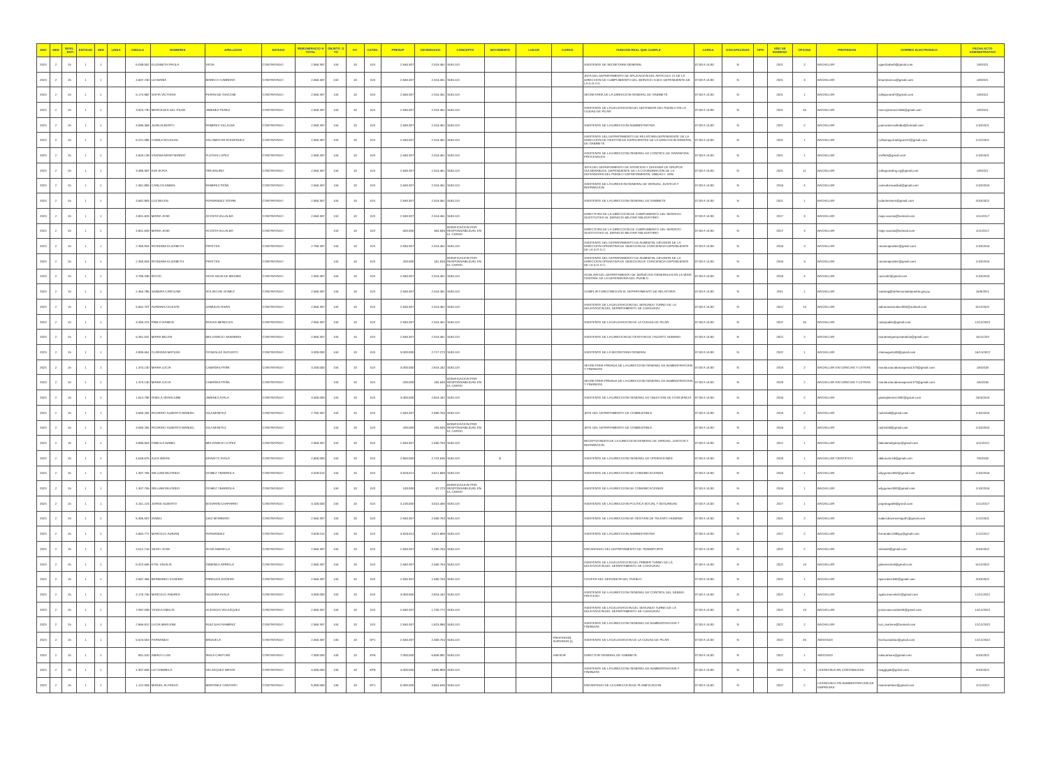| ANO | MES | NIVEL _ENTI | ENTIDAD | OEE | LINEA | CEDULA | NOMBRES | APELLIDOS | ESTADO | REMUNERACIO N TOTAL | OBJETO_G TO | F.F. | CATEG | PRESUP | DEVENGADO | CONCEPTO | MOVIMIENTO | LUGAR | CARGO | FUNCION REAL QUE CUMPLE | CARGA | DISCAPACIDAD | TIPO | AÑO DE INGRESO | OFICINA | PROFESION | CORREO ELECTRONICO | FECHA ACTO ADMINISTRATIVO |
| --- | --- | --- | --- | --- | --- | --- | --- | --- | --- | --- | --- | --- | --- | --- | --- | --- | --- | --- | --- | --- | --- | --- | --- | --- | --- | --- | --- | --- |
| 2023 | 2 | 15 | 1 | 1 | | 6.039.002 | ELIZABETH PAOLA | VEGA | CONTRATADO | 2.550.307 | 144 | 10 | XJ3 | 2.550.307 | 2.318.461 | SUELDO | | | | ASISTENTE DE SECRETARIA GENERAL | 07:00 A 14:00 | N | | 2021 | 2 | BACHILLER | vgaelizabeth@gmail.com | 1/9/2021 |
| 2023 | 2 | 15 | 1 | 1 | | 4.607.230 | LIZ MARIA | MARECO CABRERA | CONTRATADO | 2.550.307 | 144 | 10 | XJ3 | 2.550.307 | 2.318.461 | SUELDO | | | | JEFA DEL DEPARTAMENTO DE APLICACIÓN DEL ARTICULO 21 DE LA DIRECCION DE CUMPLIMIENTO DEL SERVICIO S.M.O DEPENDIENTE DE LA D.G.O.C | 07:00 A 14:00 | N | | 2021 | 3 | BACHILLER | limarimareco@gmail.com | 1/9/2021 |
| 2023 | 2 | 15 | 1 | 1 | | 5.174.992 | SOFIA VICTORIA | PERAN DE GIACOMI | CONTRATADO | 2.550.307 | 144 | 10 | XJ3 | 2.550.307 | 2.318.461 | SUELDO | | | | SECRETARIA DE LA DIREECION GENERAL DE GABINETE | 07:00 A 14:00 | N | | 2021 | 1 | BACHILLER | sofiaperan07@gmail.com | 1/9/2021 |
| 2023 | 2 | 15 | 1 | 1 | | 3.923.730 | MERCEDES DEL PILAR | JIMENEZ PEREZ | CONTRATADO | 2.550.307 | 144 | 10 | XJ3 | 2.550.307 | 2.318.461 | SUELDO | | | | ASISTENTE DE LA DELEGACION DEL DEFENSOR DEL PUEBLO EN LA CIUDAD DE PILAR | 07:00 A 14:00 | N | | 2021 | 26 | BACHILLER | mercejimenez1984@gmail.com | 1/9/2021 |
| 2023 | 2 | 15 | 1 | 1 | | 4.696.368 | JUAN ALBERTO | RAMIREZ VILLALBA | CONTRATADO | 2.550.307 | 144 | 10 | XJ3 | 2.550.307 | 2.318.461 | SUELDO | | | | ASISTENTE DE LA DIRECCION ADMINISTRATIVA | 07:00 A 14:00 | N | | 2021 | 2 | BACHILLER | juanramirezvillalba@hotmail.com | 1/10/2021 |
| 2023 | 2 | 15 | 1 | 1 | | 5.221.096 | CAMILA SOLEDAD | VILLAMAYOR RODRIGUEZ | CONTRATADO | 2.550.307 | 144 | 10 | XJ3 | 2.550.307 | 2.318.461 | SUELDO | | | | ASISTENTE DEL DEPARTAMENTO DE RELATORIA DEPENDIENTE DE LA DIRECCION DE GESTION DE EXPEDIENTES DE LA DIRECCION GENERAL DE GABINETE | 07:00 A 14:00 | N | | 2021 | 1 | BACHILLER | cvillamayorrodriguez01@gmail.com | 1/12/2021 |
| 2023 | 2 | 15 | 1 | 1 | | 4.604.139 | VIVIANA MONTSERRAT | FLEITAS LOPEZ | CONTRATADO | 2.550.307 | 144 | 10 | XJ3 | 2.550.307 | 2.318.461 | SUELDO | | | | ASISTENTE DE LA DIRECCION GENERAL DE CONTROL DE GARANTIAS PROCESALES | 07:00 A 14:00 | N | | 2021 | 1 | BACHILLER | viviflei5@gmail.com | 1/10/2021 |
| 2023 | 2 | 15 | 1 | 1 | | 3.390.597 | EVA SOFIA | GROSSLING | CONTRATADO | 2.550.307 | 144 | 10 | XJ3 | 2.550.307 | 2.318.461 | SUELDO | | | | JEFA DEL DEPARTAMENTO DE ATENCION Y DEFENSA DE GRUPOS VULNERABLES, DEPENDIENTE DE LA COORDINACION DE LA DEFENSORIA DEL PUEBLO DEPARTAMENTAL UNIDAD I- SAN | 07:00 A 14:00 | N | | 2021 | 11 | BACHILLER | sofiagrossling.sg@gmail.com | 1/9/2021 |
| 2023 | 2 | 15 | 1 | 1 | | 2.481.993 | CARLOS ANIBAL | RAMIREZ PEÑA | CONTRATADO | 2.550.307 | 144 | 10 | XJ3 | 2.550.307 | 2.318.461 | SUELDO | | | | ASISTENTE DE LA DIRECION GENERAL DE VERDAD, JUSTICIA Y REPARACION | 07:00 A 14:00 | N | | 2018 | 4 | BACHILLER | consultoriaanibal@gmail.com | 1/10/2018 |
| 2023 | 2 | 15 | 1 | 1 | | 4.682.903 | LUZ BELEN | FERNANDEZ STERN | CONTRATADO | 2.550.307 | 144 | 10 | XJ3 | 2.550.307 | 2.318.461 | SUELDO | | | | ASISTENTE DE LA DIRECCION GENERAL DE GABINETE | 07:00 A 14:00 | N | | 2021 | 1 | BACHILLER | luzbelenstern@gmail.com | 4/10/2022 |
| 2023 | 2 | 15 | 1 | 1 | | 4.901.829 | MARIA JOSE | ACOSTA VILLALBA | CONTRATADO | 2.550.307 | 144 | 10 | XJ3 | 2.550.307 | 2.318.461 | SUELDO | | | | DIRECTORA DE LA DIRECCION DE CUMPLIMIENTO DEL SERVICIO SUSTITUTIVO AL SERVICIO MILITAR OBLIGATORIO | 07:00 A 14:00 | N | | 2017 | 3 | BACHILLER | majo-acosta@hotmail.com | 1/11/2017 |
| 2023 | 2 | 15 | 1 | 1 | | 4.901.829 | MARIA JOSE | ACOSTA VILLALBA | CONTRATADO | | 144 | 10 | XJ3 | 500.000 | 454.545 | BONIFICACION POR RESPONSABILIDAD EN EL CARGO | | | | DIRECTORA DE LA DIRECCION DE CUMPLIMIENTO DEL SERVICIO SUSTITUTIVO AL SERVICIO MILITAR OBLIGATORIO | 07:00 A 14:00 | N | | 2017 | 3 | BACHILLER | majo-acosta@hotmail.com | 1/11/2017 |
| 2023 | 2 | 15 | 1 | 1 | | 2.350.934 | ROSSANA ELIZABETH | PRATTES | CONTRATADO | 2.750.307 | 144 | 10 | XJ3 | 2.550.307 | 2.318.461 | SUELDO | | | | ASISTENTE DEL DEPARTAMENTO DE ADMISION, DIFUSION DE LA DIRECCION OPERATIVA DE OBJECION DE CONCIENCIA DEPENDIENTE DE LA D.G.O.C | 07:00 A 14:00 | N | | 2018 | 3 | BACHILLER | rosannaprattes@gmail.com | 1/10/2018 |
| 2023 | 2 | 15 | 1 | 1 | | 2.350.934 | ROSSANA ELIZABETH | PRATTES | CONTRATADO | | 144 | 10 | XJ3 | 200.000 | 181.818 | BONIFICACION POR RESPONSABILIDAD EN EL CARGO | | | | ASISTENTE DEL DEPARTAMENTO DE ADMISION, DIFUSION DE LA DIRECCION OPERATIVA DE OBJECION DE CONCIENCIA DEPENDIENTE DE LA D.G.O.C | 07:00 A 14:00 | N | | 2018 | 3 | BACHILLER | rosannaprattes@gmail.com | 1/10/2018 |
| 2023 | 2 | 15 | 1 | 1 | | 3.795.338 | ROCIO | VEGA SILVA DE MEDINA | CONTRATADO | 2.550.307 | 144 | 10 | XJ5 | 2.550.307 | 2.318.461 | SUELDO | | | | AUXILIAR DEL DEPARTAMENTO DE SERVICIOS GENERALES EN LA SEDE CENTRAL DE LA DEFENSORIA DEL PUEBLO | 07:00 A 14:00 | N | | 2018 | 4 | BACHILLER | rocive82@gmail.com | 1/10/2018 |
| 2023 | 2 | 15 | 1 | 1 | | 2.364.786 | SANDRA CAROLINA | SOLAECHE GOMEZ | CONTRATADO | 2.550.307 | 144 | 10 | XJ3 | 2.550.307 | 2.318.461 | SUELDO | | | | CUMPLIR FUNCIONES EN EL DEPARTAMENTO DE RELATORIA | 07:00 A 14:00 | N | | 2011 | 1 | BACHILLER | sandrag@defensoriadelpueblo.gov.py | 16/9/2011 |
| 2023 | 2 | 15 | 1 | 1 | | 5.552.707 | ADRIANA CELESTE | SAMUDIO RIVAS | CONTRATADO | 2.550.307 | 144 | 10 | XJ3 | 2.550.307 | 2.318.461 | SUELDO | | | | ASISTENTE DE LA DELEGACION DEL SEGUNDO TURNO DE LA DELEGACION DEL DEPARTAMENTO DE CAAGUAZU | 07:00 A 14:00 | N | | 2022 | 13 | BACHILLER | adrianasamudio1993@outlook.com | 6/12/2022 |
| 2023 | 2 | 15 | 1 | 1 | | 4.450.474 | PABLO RAMON | RODAS MENDOZA | CONTRATADO | 2.550.307 | 144 | 10 | XJ3 | 2.550.307 | 2.318.461 | SUELDO | | | | ASISTENTE DE LA DELEGACION DE LA CUIDAD DE PILAR | 07:00 A 14:00 | N | | 2022 | 26 | BACHILLER | rodaspablo@gmail.com | 12/12/2022 |
| 2023 | 2 | 15 | 1 | 1 | | 5.351.631 | MARIA BELEN | MELGAREJO SANABRIA | CONTRATADO | 2.550.307 | 144 | 10 | XJ3 | 2.550.307 | 2.318.461 | SUELDO | | | | ASISTENTE DE LA DIRECION DE GESTION DE TALENTO HUMANO | 07:00 A 14:00 | N | | 2022 | 2 | BACHILLER | mariamelgarejosanabria@gmail.com | 15/11/202 |
| 2023 | 2 | 15 | 1 | 1 | | 4.906.651 | CLARISSA MATILDE | GONZALEZ AUGUSTO | CONTRATADO | 3.000.000 | 144 | 10 | XJ3 | 3.000.000 | 2.727.273 | SUELDO | | | | ASISTENTE DE LA SECRETARIA GENERAL | 07:00 A 14:00 | N | | 2022 | 1 | BACHILLER | clariaugusto09@gmail.com | 16/11/2022 |
| 2023 | 2 | 15 | 1 | 1 | | 1.373.140 | MARIA LUCIA | CABAÑAS PEÑA | CONTRATADO | 3.200.000 | 144 | 10 | XJ3 | 3.000.000 | 2.918.182 | SUELDO | | | | SECRETARIA PRIVADA DE LA DIRECCION GENERAL DE ADMINISTRACION Y FINANZAS | 07:00 A 14:00 | N | | 2019 | 2 | BACHILLER EN CIENCIAS Y LETRAS | marialuciacabanaspena1373@gmail.com | 1/6/2019 |
| 2023 | 2 | 15 | 1 | 1 | | 1.373.140 | MARIA LUCIA | CABAÑAS PEÑA | CONTRATADO | | 144 | 10 | XJ3 | 200.000 | 194.545 | BONIFICACION POR RESPONSABILIDAD EN EL CARGO | | | | SECRETARIA PRIVADA DE LA DIRECCION GENERAL DE ADMINISTRACION Y FINANZAS | 07:00 A 14:00 | N | | 2019 | 2 | BACHILLER EN CIENCIAS Y LETRAS | marialuciacabanaspena1373@gmail.com | 1/6/2019 |
| 2023 | 2 | 15 | 1 | 1 | | 1.813.798 | GISELA GERALDINE | JIMENEZ AYALA | CONTRATADO | 3.000.000 | 144 | 10 | XJ3 | 3.000.000 | 2.918.182 | SUELDO | | | | ASISTENTE DE LA DIRECCION GENERAL DE OBLECION DE CONCIENCIA | 07:00 A 14:00 | N | | 2018 | 2 | BACHILLER | giselajimenez1982@gmail.com | 25/4/2018 |
| 2023 | 2 | 15 | 1 | 1 | | 3.650.284 | RODRIGO ALBERTO MANUEL | VILA BENITEZ | CONTRATADO | 2.750.307 | 144 | 10 | XJ3 | 2.550.307 | 2.480.753 | SUELDO | | | | JEFE DEL DEPARTAMENTO DE COMBUSTIBLE | 07:00 A 14:00 | N | | 2018 | 2 | BACHILLER | rodrivila9@gmail.com | 1/10/2018 |
| 2023 | 2 | 15 | 1 | 1 | | 3.650.284 | RODRIGO ALBERTO MANUEL | VILA BENITEZ | CONTRATADO | | 144 | 10 | XJ3 | 200.000 | 194.545 | BONIFICACION POR RESPONSABILIDAD EN EL CARGO | | | | JEFE DEL DEPARTAMENTO DE COMBUSTIBLE | 07:00 A 14:00 | N | | 2018 | 2 | BACHILLER | rodrivila9@gmail.com | 1/10/2018 |
| 2023 | 2 | 15 | 1 | 1 | | 3.996.563 | FABIOLA ISABEL | MELGAREJO LOPEZ | CONTRATADO | 2.550.307 | 144 | 10 | XJ3 | 2.550.307 | 2.480.753 | SUELDO | | | | RECEPCIONISTA DE LA DIRECCION GENERAL DE VERDAD, JUSTICIA Y REPARACION | 07:00 A 14:00 | N | | 2012 | 1 | BACHILLER | fabiolamelgarejo@gmail.com | 1/11/2012 |
| 2023 | 2 | 15 | 1 | 1 | | 4.649.875 | ALEX BRIAN | KRAVETZ AYALA | CONTRATADO | 2.800.000 | 144 | 10 | XJ3 | 2.800.000 | 2.723.636 | SUELDO | B | | | ASISTENTE DE LA DIRECCION GENERAL DE OPERACIONES | 07:00 A 14:00 | N | | 2019 | 1 | BACHILLER CIENTIFICO | abkravetz18@gmail.com | 7/5/2019 |
| 2023 | 2 | 15 | 1 | 1 | | 1.307.755 | WILLIAM WILFRIDO | GOMEZ YBARROLA | CONTRATADO | 4.029.014 | 144 | 10 | XJ3 | 3.929.014 | 3.821.859 | SUELDO | | | | ASISTENTE DE LA DIRECCION DE COMUNICACIONES | 07:00 A 14:00 | N | | 2018 | 1 | BACHILLER | wilygomez092@gmail.com | 1/10/2018 |
| 2023 | 2 | 15 | 1 | 1 | | 1.307.755 | WILLIAM WILFRIDO | GOMEZ YBARROLA | CONTRATADO | | 144 | 10 | XJ3 | 100.000 | 97.273 | BONIFICACION POR RESPONSABILIDAD EN EL CARGO | | | | ASISTENTE DE LA DIRECCION DE COMUNICACIONES | 07:00 A 14:00 | N | | 2018 | 1 | BACHILLER | wilygomez092@gmail.com | 1/10/2018 |
| 2023 | 2 | 15 | 1 | 1 | | 4.161.223 | JORGE ALBERTO | BOGARIN CHAPARRO | CONTRATADO | 3.100.000 | 144 | 10 | XJ3 | 3.100.000 | 3.015.455 | SUELDO | | | | ASISTENTE DE LA DIRECCION POLITICA SOCIAL Y SEGURIDAD | 07:00 A 14:00 | N | | 2017 | 1 | BACHILLER | jorgeboga08@gmail.com | 1/11/2017 |
| 2023 | 2 | 15 | 1 | 1 | | 5.306.507 | ISABEL | DIAZ MORINIGO | CONTRATADO | 2.550.307 | 144 | 10 | XJ3 | 2.550.307 | 2.480.753 | SUELDO | | | | ASISTENTE DE LA DIRECCION DE GESTION DE TALENTO HUMANO | 07:00 A 14:00 | N | | 2021 | 2 | BACHILLER | isabel.diazmorinigo91@gmail.com | 1/12/2021 |
| 2023 | 2 | 15 | 1 | 1 | | 4.884.771 | MARCELO ADRIAN | FERNANDEZ | CONTRATADO | 3.929.014 | 144 | 10 | XJ3 | 3.929.014 | 3.821.859 | SUELDO | | | | ASISTENTE DE LA DIRECCION ADMINISTRATIVA | 07:00 A 14:00 | N | | 2017 | 2 | BACHILLER | fernandez1994py@gmail.com | 1/12/2017 |
| 2023 | 2 | 15 | 1 | 1 | | 3.512.218 | SILVIO JOSE | SOSA AMARILLA | CONTRATADO | 2.550.307 | 144 | 10 | XJ3 | 2.550.307 | 2.480.753 | SUELDO | | | | ENCARGADO DEL DEPARTAMENTO DE TRANSPORTE | 07:00 A 14:00 | N | | 2022 | 2 | BACHILLER | silvito82@gmail.com | 4/10/2022 |
| 2023 | 2 | 15 | 1 | 1 | | 6.322.655 | ETEL VIDALIA | GIMENEZ ARRIOLA | CONTRATADO | 2.550.307 | 144 | 10 | XJ3 | 2.550.307 | 2.480.753 | SUELDO | | | | ASISTENTE DE LA DELEGACION DEL PRIMER TURNO DE LA DELEGACION DEL DEPARTAMENTO DE CAAGUAZU | 07:00 A 14:00 | N | | 2022 | 13 | BACHILLER | gimenezetel@gmail.com | 6/12/2022 |
| 2023 | 2 | 15 | 1 | 1 | | 3.597.365 | BERNARDO EUSEBIO | PAREDES AGÜERO | CONTRATADO | 2.550.307 | 144 | 10 | XJ3 | 2.550.307 | 2.480.753 | SUELDO | | | | CHOFER DEL DEFENSOR DEL PUEBLO | 07:00 A 14:00 | N | | 2022 | 1 | BACHILLER | bparedes1982@gmail.com | 4/10/2022 |
| 2023 | 2 | 15 | 1 | 1 | | 4.170.746 | MARCELO ANDRES | SILVEIRA AYALA | CONTRATADO | 3.000.000 | 144 | 10 | XJ3 | 3.000.000 | 2.918.182 | SUELDO | | | | ASISTENTE DE LA DIRECCION GENERAL DE CONTROL DEL DEBIDO PROCESO | 07:00 A 14:00 | N | | 2022 | 1 | BACHILLER | ayala.marcelo01@gmail.com | 11/11/2022 |
| 2023 | 2 | 15 | 1 | 1 | | 7.097.039 | YESICA EMILCE | ACEVEDO VELAZQUEZ | CONTRATADO | 2.550.307 | 144 | 10 | XJ3 | 2.550.307 | 1.730.772 | SUELDO | | | | ASISTENTE DE LA DELEGACION DEL SEGUNDO TURNO DE LA DELEGACION DEL DEPARTAMENTO DE CAAGUAZU | 07:00 A 14:00 | N | | 2022 | 13 | BACHILLER | jessicaacevedo528@gmail.com | 14/12/2022 |
| 2023 | 2 | 15 | 1 | 1 | | 2.866.912 | LUCIA MARLENE | RUIZ DIAZ RAMIREZ | CONTRATADO | 2.550.307 | 144 | 10 | XJ3 | 2.550.307 | 1.923.080 | SUELDO | | | | ASISTENTE DE LA DIRECCION GENERAL DE ADMINISTRACION Y FINANZAS | 07:00 A 14:00 | N | | 2022 | 2 | BACHILLER | luci_marlene@hotmail.com | 12/12/2022 |
| 2023 | 2 | 15 | 1 | 1 | | 5.523.053 | FERNANDO | BRIZUELA | CONTRATADO | 2.550.307 | 145 | 10 | XP1 | 2.550.307 | 2.480.753 | SUELDO | | | PROFESION SUPERIOR (I) | ASISTENTE DE LA DELEGACION DE LA CUIDAD DE PILAR | 07:00 A 14:00 | N | | 2022 | 26 | ABOGADO | ferchuesdelao@gmail.com | 12/12/2022 |
| 2023 | 2 | 15 | 1 | 1 | | 901.520 | AMADO LUIS | IRALA CANTORE | CONTRATADO | 7.000.000 | 145 | 10 | XP8 | 7.000.000 | 6.809.091 | SUELDO | | | ASESOR | DIRECTOR GENERAL DE GABINETE | 07:00 A 14:00 | N | | 2022 | 1 | ABOGADO | iralacantore@gmail.com | 4/10/2022 |
| 2023 | 2 | 15 | 1 | 1 | | 4.307.848 | LIZ GABRIELA | VELAZQUEZ MAGGI | CONTRATADO | 4.000.000 | 145 | 10 | XP8 | 4.000.000 | 3.890.909 | SUELDO | | | | ASISTENTE DE LA DIRECCION GENERAL DE ADMINISTRACION Y FINANZAS | 07:00 A 14:00 | N | | 2022 | 2 | LICENCIADA EN CONTABILIDAD | maggigab@gmail.com | 4/10/2022 |
| 2023 | 2 | 15 | 1 | 1 | | 1.122.008 | MIGUEL ALFREDO | MARTINEZ CANTERO | CONTRATADO | 5.000.000 | 145 | 10 | XP1 | 5.000.000 | 4.863.636 | SUELDO | | | | ENCARGADO DE LA DIRECCION DE PLANIFICACION | 07:00 A 14:00 | N | | 2022 | 2 | LICENCIADO EN ADMINISTRACION DE EMPRESAS | mammartinez@gmail.com | 1/11/2022 |